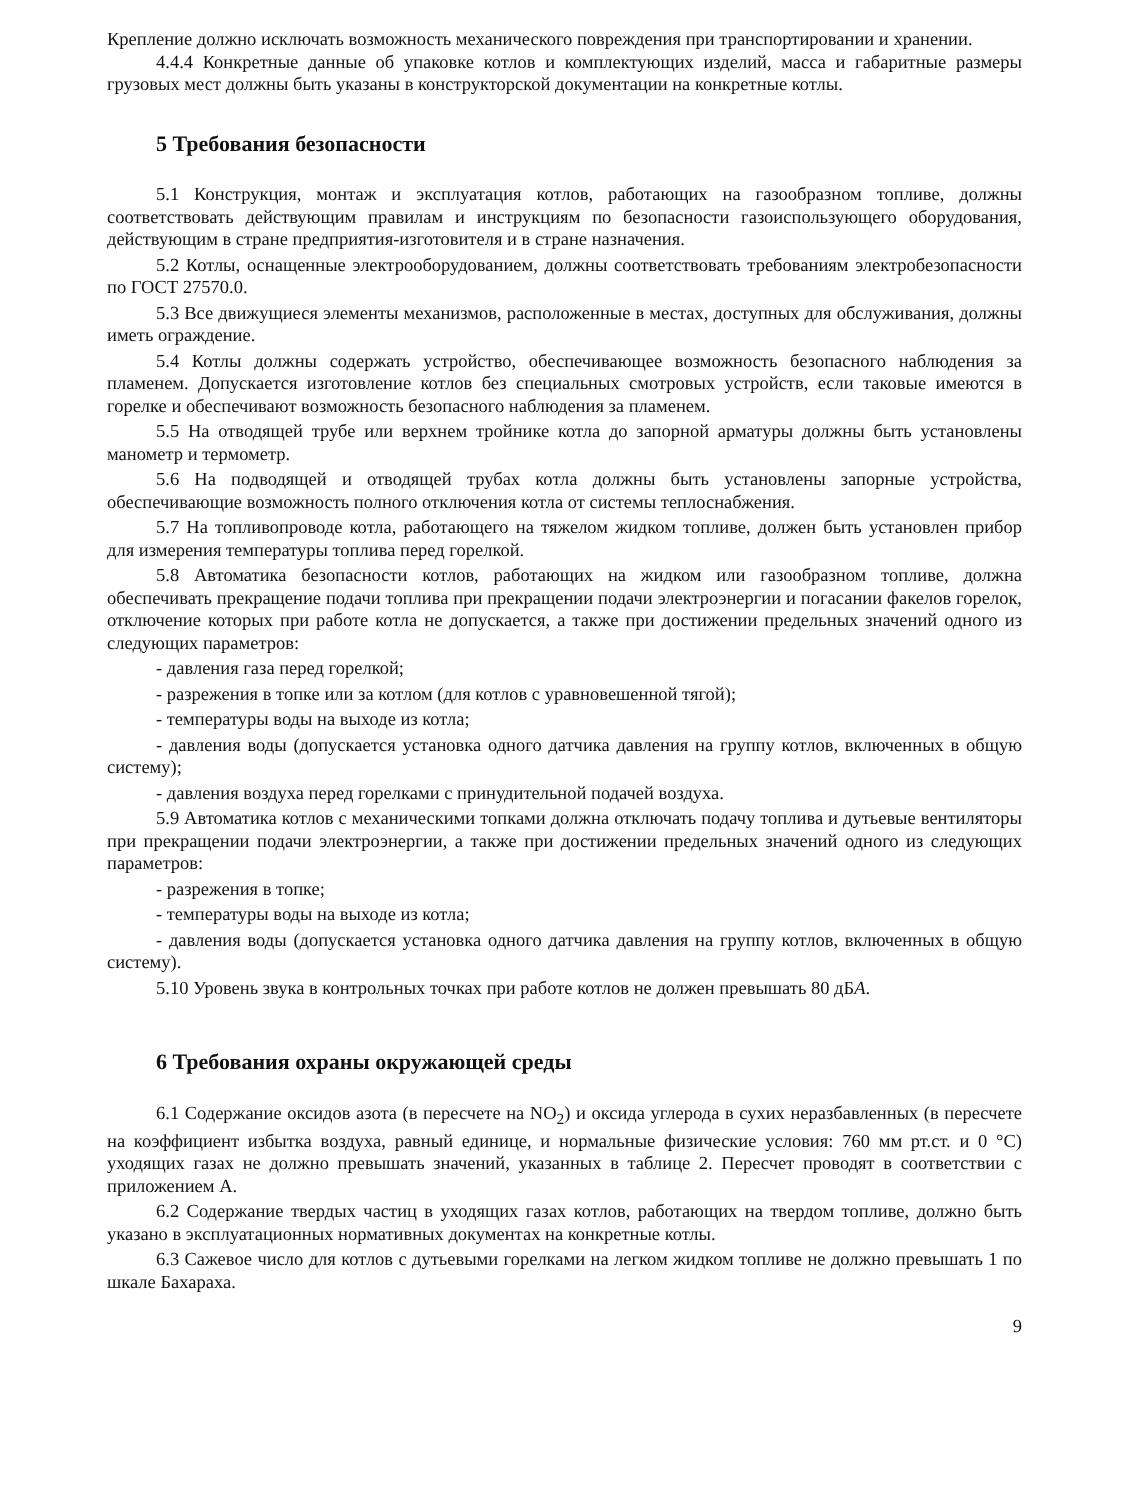Крепление должно исключать возможность механического повреждения при транспортировании и хранении.
4.4.4 Конкретные данные об упаковке котлов и комплектующих изделий, масса и габаритные размеры грузовых мест должны быть указаны в конструкторской документации на конкретные котлы.
5 Требования безопасности
5.1 Конструкция, монтаж и эксплуатация котлов, работающих на газообразном топливе, должны соответствовать действующим правилам и инструкциям по безопасности газоиспользующего оборудования, действующим в стране предприятия-изготовителя и в стране назначения.
5.2 Котлы, оснащенные электрооборудованием, должны соответствовать требованиям электробезопасности по ГОСТ 27570.0.
5.3 Все движущиеся элементы механизмов, расположенные в местах, доступных для обслуживания, должны иметь ограждение.
5.4 Котлы должны содержать устройство, обеспечивающее возможность безопасного наблюдения за пламенем. Допускается изготовление котлов без специальных смотровых устройств, если таковые имеются в горелке и обеспечивают возможность безопасного наблюдения за пламенем.
5.5 На отводящей трубе или верхнем тройнике котла до запорной арматуры должны быть установлены манометр и термометр.
5.6 На подводящей и отводящей трубах котла должны быть установлены запорные устройства, обеспечивающие возможность полного отключения котла от системы теплоснабжения.
5.7 На топливопроводе котла, работающего на тяжелом жидком топливе, должен быть установлен прибор для измерения температуры топлива перед горелкой.
5.8 Автоматика безопасности котлов, работающих на жидком или газообразном топливе, должна обеспечивать прекращение подачи топлива при прекращении подачи электроэнергии и погасании факелов горелок, отключение которых при работе котла не допускается, а также при достижении предельных значений одного из следующих параметров:
- давления газа перед горелкой;
- разрежения в топке или за котлом (для котлов с уравновешенной тягой);
- температуры воды на выходе из котла;
- давления воды (допускается установка одного датчика давления на группу котлов, включенных в общую систему);
- давления воздуха перед горелками с принудительной подачей воздуха.
5.9 Автоматика котлов с механическими топками должна отключать подачу топлива и дутьевые вентиляторы при прекращении подачи электроэнергии, а также при достижении предельных значений одного из следующих параметров:
- разрежения в топке;
- температуры воды на выходе из котла;
- давления воды (допускается установка одного датчика давления на группу котлов, включенных в общую систему).
5.10 Уровень звука в контрольных точках при работе котлов не должен превышать 80 дБА.
6 Требования охраны окружающей среды
6.1 Содержание оксидов азота (в пересчете на NO<sub>2</sub>) и оксида углерода в сухих неразбавленных (в пересчете на коэффициент избытка воздуха, равный единице, и нормальные физические условия: 760 мм рт.ст. и 0 °С) уходящих газах не должно превышать значений, указанных в таблице 2. Пересчет проводят в соответствии с приложением А.
6.2 Содержание твердых частиц в уходящих газах котлов, работающих на твердом топливе, должно быть указано в эксплуатационных нормативных документах на конкретные котлы.
6.3 Сажевое число для котлов с дутьевыми горелками на легком жидком топливе не должно превышать 1 по шкале Бахараха.
9